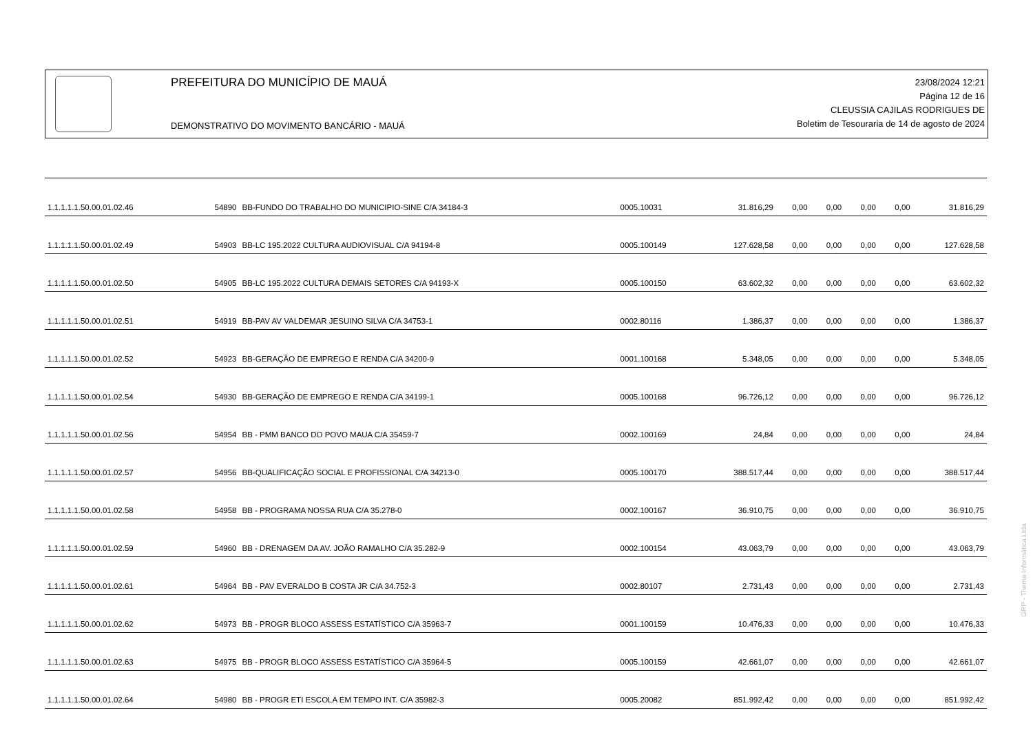PREFEITURA DO MUNICÍPIO DE MAUÁ
DEMONSTRATIVO DO MOVIMENTO BANCÁRIO - MAUÁ
23/08/2024 12:21
Página 12 de 16
CLEUSSIA CAJILAS RODRIGUES DE
Boletim de Tesouraria de 14 de agosto de 2024
| 1.1.1.1.1.50.00.01.02.46 | 54890 | BB-FUNDO DO TRABALHO DO MUNICIPIO-SINE C/A 34184-3 | 0005.10031 | 31.816,29 | 0,00 | 0,00 | 0,00 | 0,00 | 31.816,29 |
| 1.1.1.1.1.50.00.01.02.49 | 54903 | BB-LC 195.2022 CULTURA AUDIOVISUAL C/A 94194-8 | 0005.100149 | 127.628,58 | 0,00 | 0,00 | 0,00 | 0,00 | 127.628,58 |
| 1.1.1.1.1.50.00.01.02.50 | 54905 | BB-LC 195.2022 CULTURA DEMAIS SETORES C/A 94193-X | 0005.100150 | 63.602,32 | 0,00 | 0,00 | 0,00 | 0,00 | 63.602,32 |
| 1.1.1.1.1.50.00.01.02.51 | 54919 | BB-PAV AV VALDEMAR JESUINO SILVA C/A 34753-1 | 0002.80116 | 1.386,37 | 0,00 | 0,00 | 0,00 | 0,00 | 1.386,37 |
| 1.1.1.1.1.50.00.01.02.52 | 54923 | BB-GERAÇÃO DE EMPREGO E RENDA C/A 34200-9 | 0001.100168 | 5.348,05 | 0,00 | 0,00 | 0,00 | 0,00 | 5.348,05 |
| 1.1.1.1.1.50.00.01.02.54 | 54930 | BB-GERAÇÃO DE EMPREGO E RENDA C/A 34199-1 | 0005.100168 | 96.726,12 | 0,00 | 0,00 | 0,00 | 0,00 | 96.726,12 |
| 1.1.1.1.1.50.00.01.02.56 | 54954 | BB - PMM BANCO DO POVO MAUA C/A 35459-7 | 0002.100169 | 24,84 | 0,00 | 0,00 | 0,00 | 0,00 | 24,84 |
| 1.1.1.1.1.50.00.01.02.57 | 54956 | BB-QUALIFICAÇÃO SOCIAL E PROFISSIONAL C/A 34213-0 | 0005.100170 | 388.517,44 | 0,00 | 0,00 | 0,00 | 0,00 | 388.517,44 |
| 1.1.1.1.1.50.00.01.02.58 | 54958 | BB - PROGRAMA NOSSA RUA C/A 35.278-0 | 0002.100167 | 36.910,75 | 0,00 | 0,00 | 0,00 | 0,00 | 36.910,75 |
| 1.1.1.1.1.50.00.01.02.59 | 54960 | BB - DRENAGEM DA AV. JOÃO RAMALHO C/A 35.282-9 | 0002.100154 | 43.063,79 | 0,00 | 0,00 | 0,00 | 0,00 | 43.063,79 |
| 1.1.1.1.1.50.00.01.02.61 | 54964 | BB - PAV EVERALDO B COSTA JR C/A 34.752-3 | 0002.80107 | 2.731,43 | 0,00 | 0,00 | 0,00 | 0,00 | 2.731,43 |
| 1.1.1.1.1.50.00.01.02.62 | 54973 | BB - PROGR BLOCO ASSESS ESTATÍSTICO C/A 35963-7 | 0001.100159 | 10.476,33 | 0,00 | 0,00 | 0,00 | 0,00 | 10.476,33 |
| 1.1.1.1.1.50.00.01.02.63 | 54975 | BB - PROGR BLOCO ASSESS ESTATÍSTICO C/A 35964-5 | 0005.100159 | 42.661,07 | 0,00 | 0,00 | 0,00 | 0,00 | 42.661,07 |
| 1.1.1.1.1.50.00.01.02.64 | 54980 | BB - PROGR ETI ESCOLA EM TEMPO INT. C/A 35982-3 | 0005.20082 | 851.992,42 | 0,00 | 0,00 | 0,00 | 0,00 | 851.992,42 |
GRP - Thema Informática Ltda